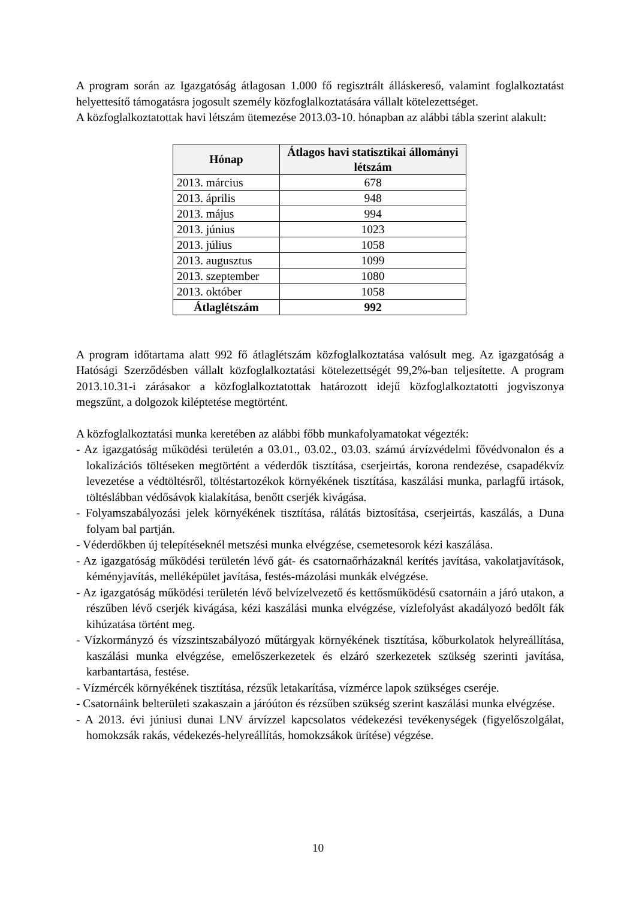A program során az Igazgatóság átlagosan 1.000 fő regisztrált álláskereső, valamint foglalkoztatást helyettesítő támogatásra jogosult személy közfoglalkoztatására vállalt kötelezettséget.
A közfoglalkoztatottak havi létszám ütemezése 2013.03-10. hónapban az alábbi tábla szerint alakult:
| Hónap | Átlagos havi statisztikai állományi létszám |
| --- | --- |
| 2013. március | 678 |
| 2013. április | 948 |
| 2013. május | 994 |
| 2013. június | 1023 |
| 2013. július | 1058 |
| 2013. augusztus | 1099 |
| 2013. szeptember | 1080 |
| 2013. október | 1058 |
| Átlaglétszám | 992 |
A program időtartama alatt 992 fő átlaglétszám közfoglalkoztatása valósult meg. Az igazgatóság a Hatósági Szerződésben vállalt közfoglalkoztatási kötelezettségét 99,2%-ban teljesítette. A program 2013.10.31-i zárásakor a közfoglalkoztatottak határozott idejű közfoglalkoztatotti jogviszonya megszűnt, a dolgozok kiléptetése megtörtént.
A közfoglalkoztatási munka keretében az alábbi főbb munkafolyamatokat végezték:
- Az igazgatóság működési területén a 03.01., 03.02., 03.03. számú árvízvédelmi fővédvonalon és a lokalizációs töltéseken megtörtént a véderdők tisztítása, cserjeirtás, korona rendezése, csapadékvíz levezetése a védtöltésről, töltéstartozékok környékének tisztítása, kaszálási munka, parlagfű irtások, töltéslábban védősávok kialakítása, benőtt cserjék kivágása.
- Folyamszabályozási jelek környékének tisztítása, rálátás biztosítása, cserjeirtás, kaszálás, a Duna folyam bal partján.
- Véderdőkben új telepítéseknél metszési munka elvégzése, csemetesorok kézi kaszálása.
- Az igazgatóság működési területén lévő gát- és csatornaőrházaknál kerítés javítása, vakolatjavítások, kéményjavítás, melléképület javítása, festés-mázolási munkák elvégzése.
- Az igazgatóság működési területén lévő belvízelvezető és kettősműködésű csatornáin a járó utakon, a részűben lévő cserjék kivágása, kézi kaszálási munka elvégzése, vízlefolyást akadályozó bedőlt fák kihúzatása történt meg.
- Vízkormányzó és vízszintszabályozó műtárgyak környékének tisztítása, kőburkolatok helyreállítása, kaszálási munka elvégzése, emelőszerkezetek és elzáró szerkezetek szükség szerinti javítása, karbantartása, festése.
- Vízmércék környékének tisztítása, rézsűk letakarítása, vízmérce lapok szükséges cseréje.
- Csatornáink belterületi szakaszain a járóúton és rézsűben szükség szerint kaszálási munka elvégzése.
- A 2013. évi júniusi dunai LNV árvízzel kapcsolatos védekezési tevékenységek (figyelőszolgálat, homokzsák rakás, védekezés-helyreállítás, homokzsákok ürítése) végzése.
10